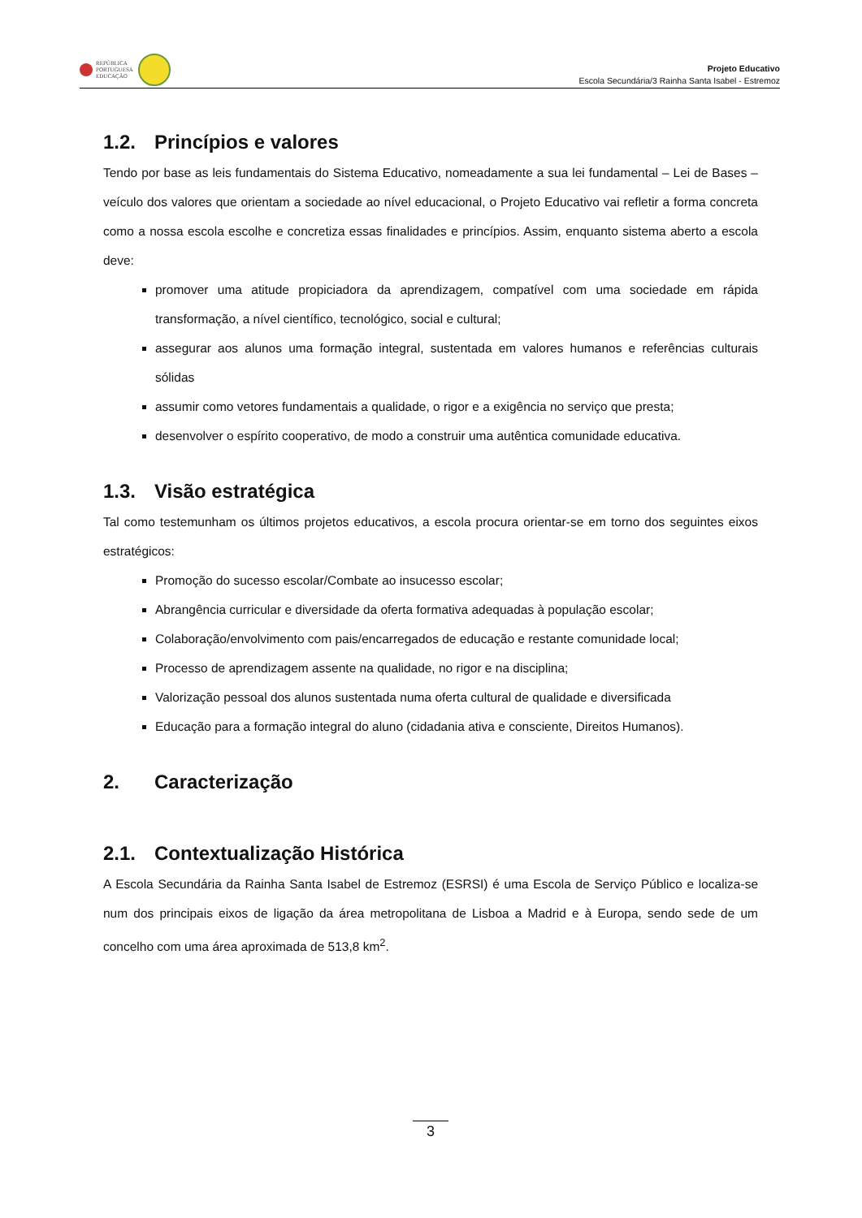REPÚBLICA
PORTUGUESA
EDUCAÇÃO
Projeto Educativo
Escola Secundária/3 Rainha Santa Isabel - Estremoz
1.2. Princípios e valores
Tendo por base as leis fundamentais do Sistema Educativo, nomeadamente a sua lei fundamental – Lei de Bases – veículo dos valores que orientam a sociedade ao nível educacional, o Projeto Educativo vai refletir a forma concreta como a nossa escola escolhe e concretiza essas finalidades e princípios. Assim, enquanto sistema aberto a escola deve:
promover uma atitude propiciadora da aprendizagem, compatível com uma sociedade em rápida transformação, a nível científico, tecnológico, social e cultural;
assegurar aos alunos uma formação integral, sustentada em valores humanos e referências culturais sólidas
assumir como vetores fundamentais a qualidade, o rigor e a exigência no serviço que presta;
desenvolver o espírito cooperativo, de modo a construir uma autêntica comunidade educativa.
1.3. Visão estratégica
Tal como testemunham os últimos projetos educativos, a escola procura orientar-se em torno dos seguintes eixos estratégicos:
Promoção do sucesso escolar/Combate ao insucesso escolar;
Abrangência curricular e diversidade da oferta formativa adequadas à população escolar;
Colaboração/envolvimento com pais/encarregados de educação e restante comunidade local;
Processo de aprendizagem assente na qualidade, no rigor e na disciplina;
Valorização pessoal dos alunos sustentada numa oferta cultural de qualidade e diversificada
Educação para a formação integral do aluno (cidadania ativa e consciente, Direitos Humanos).
2. Caracterização
2.1. Contextualização Histórica
A Escola Secundária da Rainha Santa Isabel de Estremoz (ESRSI) é uma Escola de Serviço Público e localiza-se num dos principais eixos de ligação da área metropolitana de Lisboa a Madrid e à Europa, sendo sede de um concelho com uma área aproximada de 513,8 km<sup>2</sup>.
3